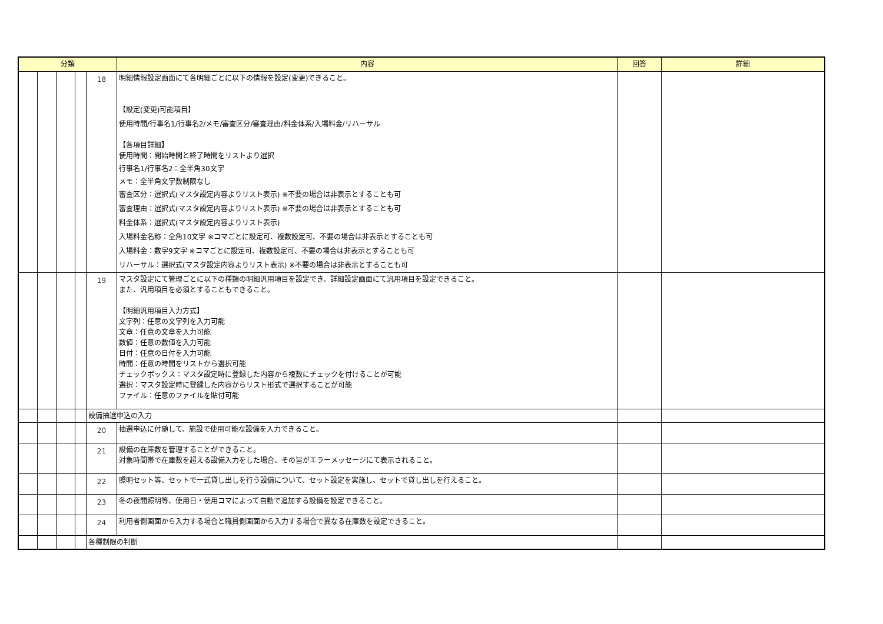| 分類 | | | | | 内容 | 回答 | 詳細 |
| --- | --- | --- | --- | --- | --- | --- | --- |
| | | | | 18 | 明細情報設定画面にて各明細ごとに以下の情報を設定(変更)できること。 【設定(変更)可能項目】 使用時間/行事名1/行事名2/メモ/審査区分/審査理由/料金体系/入場料金/リハーサル 【各項目詳細】 使用時間：開始時間と終了時間をリストより選択 行事名1/行事名2：全半角30文字 メモ：全半角文字数制限なし 審査区分：選択式(マスタ設定内容よりリスト表示) ※不要の場合は非表示とすることも可 審査理由：選択式(マスタ設定内容よりリスト表示) ※不要の場合は非表示とすることも可 料金体系：選択式(マスタ設定内容よりリスト表示) 入場料金名称：全角10文字 ※コマごとに設定可、複数設定可、不要の場合は非表示とすることも可 入場料金：数字9文字 ※コマごとに設定可、複数設定可、不要の場合は非表示とすることも可 リハーサル：選択式(マスタ設定内容よりリスト表示) ※不要の場合は非表示とすることも可 | | |
| | | | | 19 | マスタ設定にて管理ごとに以下の種類の明細汎用項目を設定でき、詳細設定画面にて汎用項目を設定できること。 また、汎用項目を必須とすることもできること。 【明細汎用項目入力方式】 文字列：任意の文字列を入力可能 文章：任意の文章を入力可能 数値：任意の数値を入力可能 日付：任意の日付を入力可能 時間：任意の時間をリストから選択可能 チェックボックス：マスタ設定時に登録した内容から複数にチェックを付けることが可能 選択：マスタ設定時に登録した内容からリスト形式で選択することが可能 ファイル：任意のファイルを貼付可能 | | |
| | | | | 設備抽選申込の入力 | | | |
| | | | | 20 | 抽選申込に付随して、施設で使用可能な設備を入力できること。 | | |
| | | | | 21 | 設備の在庫数を管理することができること。 対象時間帯で在庫数を超える設備入力をした場合、その旨がエラーメッセージにて表示されること。 | | |
| | | | | 22 | 照明セット等、セットで一式貸し出しを行う設備について、セット設定を実施し、セットで貸し出しを行えること。 | | |
| | | | | 23 | 冬の夜間照明等、使用日・使用コマによって自動で追加する設備を設定できること。 | | |
| | | | | 24 | 利用者側画面から入力する場合と職員側画面から入力する場合で異なる在庫数を設定できること。 | | |
| | | | | 各種制限の判断 | | | |